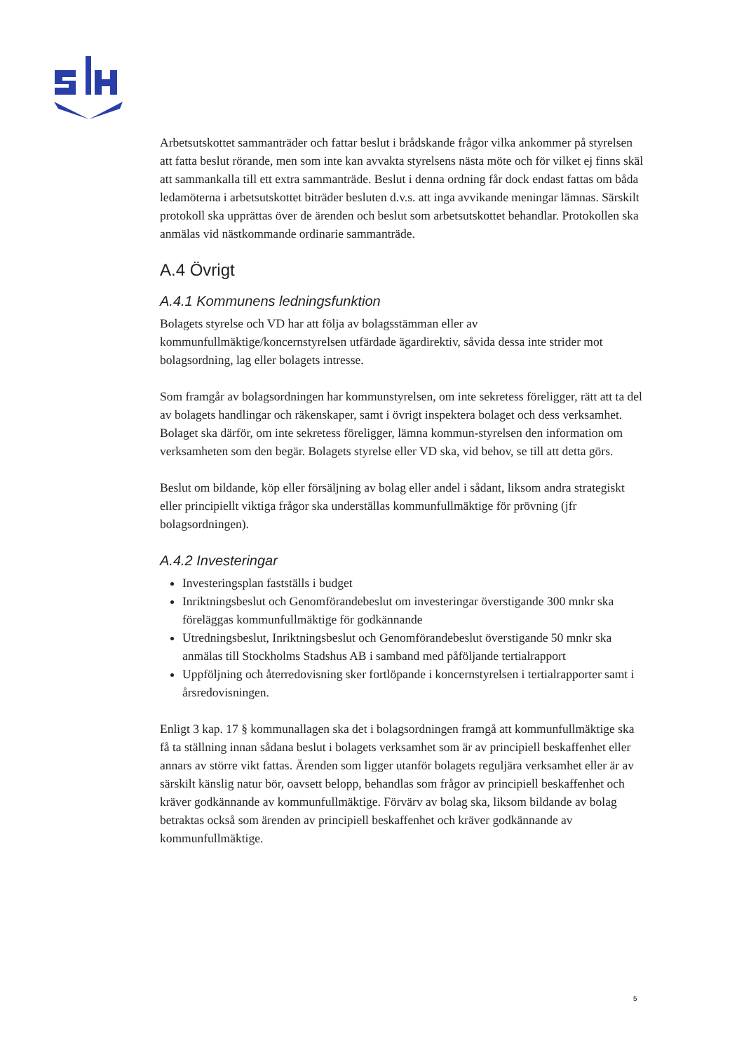Arbetsutskottet sammanträder och fattar beslut i brådskande frågor vilka ankommer på styrelsen att fatta beslut rörande, men som inte kan avvakta styrelsens nästa möte och för vilket ej finns skäl att sammankalla till ett extra sammanträde. Beslut i denna ordning får dock endast fattas om båda ledamöterna i arbetsutskottet biträder besluten d.v.s. att inga avvikande meningar lämnas. Särskilt protokoll ska upprättas över de ärenden och beslut som arbetsutskottet behandlar. Protokollen ska anmälas vid nästkommande ordinarie sammanträde.
A.4 Övrigt
A.4.1 Kommunens ledningsfunktion
Bolagets styrelse och VD har att följa av bolagsstämman eller av kommunfullmäktige/koncernstyrelsen utfärdade ägardirektiv, såvida dessa inte strider mot bolagsordning, lag eller bolagets intresse.
Som framgår av bolagsordningen har kommunstyrelsen, om inte sekretess föreligger, rätt att ta del av bolagets handlingar och räkenskaper, samt i övrigt inspektera bolaget och dess verksamhet. Bolaget ska därför, om inte sekretess föreligger, lämna kommun-styrelsen den information om verksamheten som den begär. Bolagets styrelse eller VD ska, vid behov, se till att detta görs.
Beslut om bildande, köp eller försäljning av bolag eller andel i sådant, liksom andra strategiskt eller principiellt viktiga frågor ska underställas kommunfullmäktige för prövning (jfr bolagsordningen).
A.4.2 Investeringar
Investeringsplan fastställs i budget
Inriktningsbeslut och Genomförandebeslut om investeringar överstigande 300 mnkr ska föreläggas kommunfullmäktige för godkännande
Utredningsbeslut, Inriktningsbeslut och Genomförandebeslut överstigande 50 mnkr ska anmälas till Stockholms Stadshus AB i samband med påföljande tertialrapport
Uppföljning och återredovisning sker fortlöpande i koncernstyrelsen i tertialrapporter samt i årsredovisningen.
Enligt 3 kap. 17 § kommunallagen ska det i bolagsordningen framgå att kommunfullmäktige ska få ta ställning innan sådana beslut i bolagets verksamhet som är av principiell beskaffenhet eller annars av större vikt fattas. Ärenden som ligger utanför bolagets reguljära verksamhet eller är av särskilt känslig natur bör, oavsett belopp, behandlas som frågor av principiell beskaffenhet och kräver godkännande av kommunfullmäktige. Förvärv av bolag ska, liksom bildande av bolag betraktas också som ärenden av principiell beskaffenhet och kräver godkännande av kommunfullmäktige.
5